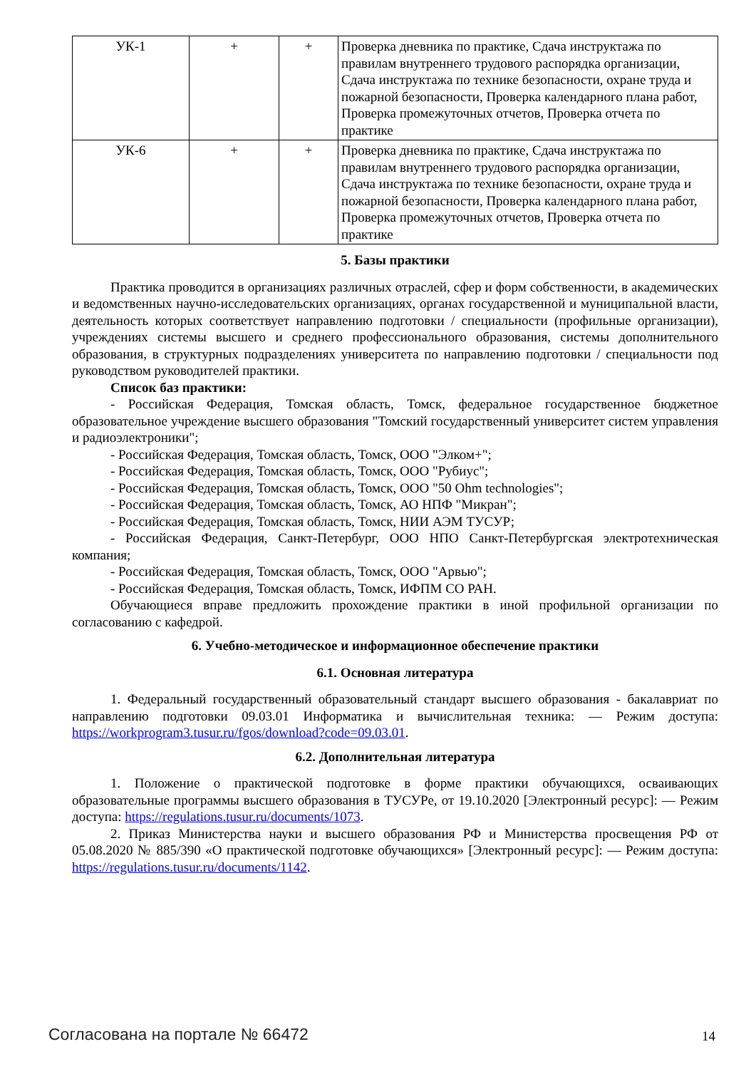| УК-1 | + | + | Проверка дневника по практике, Сдача инструктажа по правилам внутреннего трудового распорядка организации, Сдача инструктажа по технике безопасности, охране труда и пожарной безопасности, Проверка календарного плана работ, Проверка промежуточных отчетов, Проверка отчета по практике |
| УК-6 | + | + | Проверка дневника по практике, Сдача инструктажа по правилам внутреннего трудового распорядка организации, Сдача инструктажа по технике безопасности, охране труда и пожарной безопасности, Проверка календарного плана работ, Проверка промежуточных отчетов, Проверка отчета по практике |
5. Базы практики
Практика проводится в организациях различных отраслей, сфер и форм собственности, в академических и ведомственных научно-исследовательских организациях, органах государственной и муниципальной власти, деятельность которых соответствует направлению подготовки / специальности (профильные организации), учреждениях системы высшего и среднего профессионального образования, системы дополнительного образования, в структурных подразделениях университета по направлению подготовки / специальности под руководством руководителей практики.
Список баз практики:
- Российская Федерация, Томская область, Томск, федеральное государственное бюджетное образовательное учреждение высшего образования "Томский государственный университет систем управления и радиоэлектроники";
- Российская Федерация, Томская область, Томск, ООО "Элком+";
- Российская Федерация, Томская область, Томск, ООО "Рубиус";
- Российская Федерация, Томская область, Томск, ООО "50 Ohm technologies";
- Российская Федерация, Томская область, Томск, АО НПФ "Микран";
- Российская Федерация, Томская область, Томск, НИИ АЭМ ТУСУР;
- Российская Федерация, Санкт-Петербург, ООО НПО Санкт-Петербургская электротехническая компания;
- Российская Федерация, Томская область, Томск, ООО "Арвью";
- Российская Федерация, Томская область, Томск, ИФПМ СО РАН.
Обучающиеся вправе предложить прохождение практики в иной профильной организации по согласованию с кафедрой.
6. Учебно-методическое и информационное обеспечение практики
6.1. Основная литература
1. Федеральный государственный образовательный стандарт высшего образования - бакалавриат по направлению подготовки 09.03.01 Информатика и вычислительная техника: — Режим доступа: https://workprogram3.tusur.ru/fgos/download?code=09.03.01.
6.2. Дополнительная литература
1. Положение о практической подготовке в форме практики обучающихся, осваивающих образовательные программы высшего образования в ТУСУРе, от 19.10.2020 [Электронный ресурс]: — Режим доступа: https://regulations.tusur.ru/documents/1073.
2. Приказ Министерства науки и высшего образования РФ и Министерства просвещения РФ от 05.08.2020 № 885/390 «О практической подготовке обучающихся» [Электронный ресурс]: — Режим доступа: https://regulations.tusur.ru/documents/1142.
Согласована на портале № 66472 14